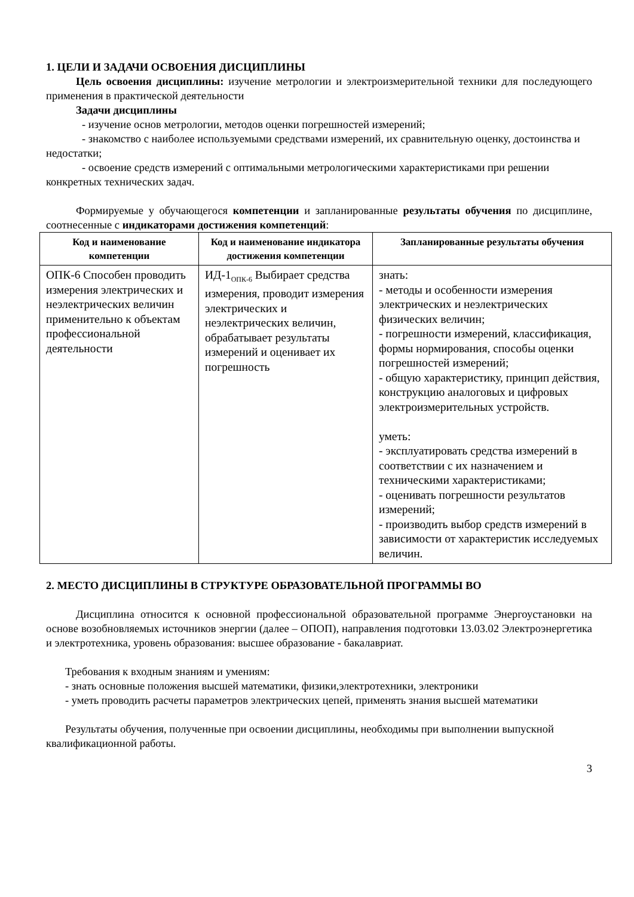1. ЦЕЛИ И ЗАДАЧИ ОСВОЕНИЯ ДИСЦИПЛИНЫ
Цель освоения дисциплины: изучение метрологии и электроизмерительной техники для последующего применения в практической деятельности
Задачи дисциплины
- изучение основ метрологии, методов оценки погрешностей измерений;
- знакомство с наиболее используемыми средствами измерений, их сравнительную оценку, достоинства и недостатки;
- освоение средств измерений с оптимальными метрологическими характеристиками при решении конкретных технических задач.
Формируемые у обучающегося компетенции и запланированные результаты обучения по дисциплине, соотнесенные с индикаторами достижения компетенций:
| Код и наименование компетенции | Код и наименование индикатора достижения компетенции | Запланированные результаты обучения |
| --- | --- | --- |
| ОПК-6 Способен проводить измерения электрических и неэлектрических величин применительно к объектам профессиональной деятельности | ИД-1<sub>ОПК-6</sub> Выбирает средства измерения, проводит измерения электрических и неэлектрических величин, обрабатывает результаты измерений и оценивает их погрешность | знать: - методы и особенности измерения электрических и неэлектрических физических величин; - погрешности измерений, классификация, формы нормирования, способы оценки погрешностей измерений; - общую характеристику, принцип действия, конструкцию аналоговых и цифровых электроизмерительных устройств. уметь: - эксплуатировать средства измерений в соответствии с их назначением и техническими характеристиками; - оценивать погрешности результатов измерений; - производить выбор средств измерений в зависимости от характеристик исследуемых величин. |
2. МЕСТО ДИСЦИПЛИНЫ В СТРУКТУРЕ ОБРАЗОВАТЕЛЬНОЙ ПРОГРАММЫ ВО
Дисциплина относится к основной профессиональной образовательной программе Энергоустановки на основе возобновляемых источников энергии (далее – ОПОП), направления подготовки 13.03.02 Электроэнергетика и электротехника, уровень образования: высшее образование - бакалавриат.
Требования к входным знаниям и умениям:
- знать основные положения высшей математики, физики,электротехники, электроники
- уметь проводить расчеты параметров электрических цепей, применять знания высшей математики
Результаты обучения, полученные при освоении дисциплины, необходимы при выполнении выпускной квалификационной работы.
3